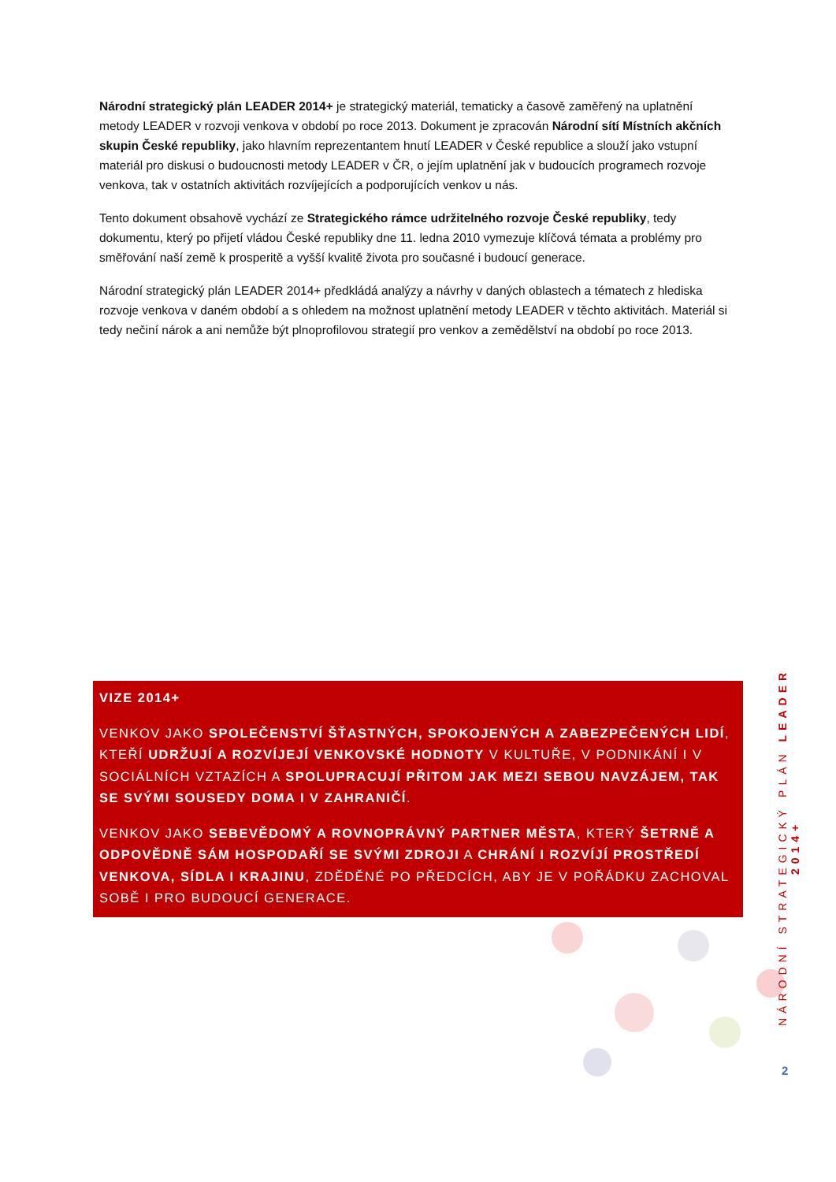Národní strategický plán LEADER 2014+ je strategický materiál, tematicky a časově zaměřený na uplatnění metody LEADER v rozvoji venkova v období po roce 2013. Dokument je zpracován Národní sítí Místních akčních skupin České republiky, jako hlavním reprezentantem hnutí LEADER v České republice a slouží jako vstupní materiál pro diskusi o budoucnosti metody LEADER v ČR, o jejím uplatnění jak v budoucích programech rozvoje venkova, tak v ostatních aktivitách rozvíjejících a podporujících venkov u nás.
Tento dokument obsahově vychází ze Strategického rámce udržitelného rozvoje České republiky, tedy dokumentu, který po přijetí vládou České republiky dne 11. ledna 2010 vymezuje klíčová témata a problémy pro směřování naší země k prosperitě a vyšší kvalitě života pro současné i budoucí generace.
Národní strategický plán LEADER 2014+ předkládá analýzy a návrhy v daných oblastech a tématech z hlediska rozvoje venkova v daném období a s ohledem na možnost uplatnění metody LEADER v těchto aktivitách. Materiál si tedy nečiní nárok a ani nemůže být plnoprofilovou strategií pro venkov a zemědělství na období po roce 2013.
VIZE 2014+
VENKOV JAKO SPOLEČENSTVÍ ŠŤASTNÝCH, SPOKOJENÝCH A ZABEZPEČENÝCH LIDÍ, KTEŘÍ UDRŽUJÍ A ROZVÍJEJÍ VENKOVSKÉ HODNOTY V KULTUŘE, V PODNIKÁNÍ I V SOCIÁLNÍCH VZTAZÍCH A SPOLUPRACUJÍ PŘITOM JAK MEZI SEBOU NAVZÁJEM, TAK SE SVÝMI SOUSEDY DOMA I V ZAHRANIČÍ.
VENKOV JAKO SEBEVĚDOMÝ A ROVNOPRÁVNÝ PARTNER MĚSTA, KTERÝ ŠETRNĚ A ODPOVĚDNĚ SÁM HOSPODAŘÍ SE SVÝMI ZDROJI A CHRÁNÍ I ROZVÍJÍ PROSTŘEDÍ VENKOVA, SÍDLA I KRAJINU, ZDĚDĚNÉ PO PŘEDCÍCH, ABY JE V POŘÁDKU ZACHOVAL SOBĚ I PRO BUDOUCÍ GENERACE.
NÁRODNÍ STRATEGICKÝ PLÁN LEADER 2014+
2